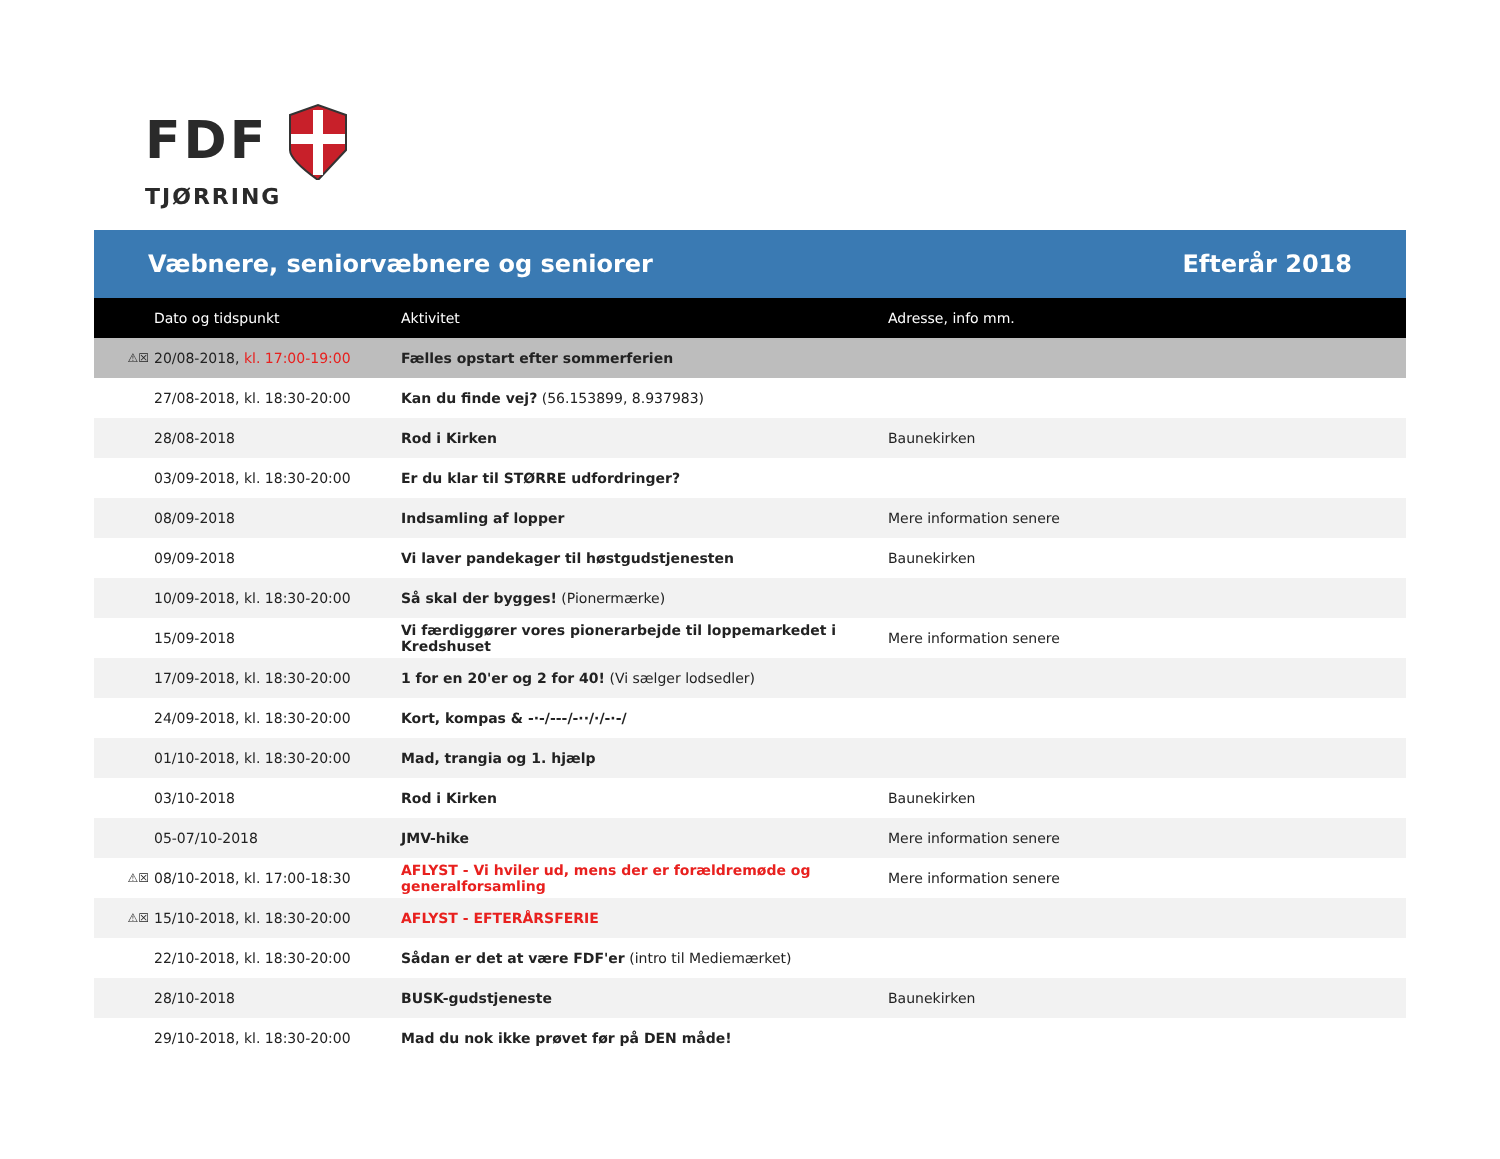FDF
TJØRRING
Væbnere, seniorvæbnere og seniorer Efterår 2018
| | Dato og tidspunkt | Aktivitet | Adresse, info mm. |
| --- | --- | --- | --- |
| ⚠☒ | 20/08-2018, kl. 17:00-19:00 | Fælles opstart efter sommerferien | |
| | 27/08-2018, kl. 18:30-20:00 | Kan du finde vej? (56.153899, 8.937983) | |
| | 28/08-2018 | Rod i Kirken | Baunekirken |
| | 03/09-2018, kl. 18:30-20:00 | Er du klar til STØRRE udfordringer? | |
| | 08/09-2018 | Indsamling af lopper | Mere information senere |
| | 09/09-2018 | Vi laver pandekager til høstgudstjenesten | Baunekirken |
| | 10/09-2018, kl. 18:30-20:00 | Så skal der bygges! (Pionermærke) | |
| | 15/09-2018 | Vi færdiggører vores pionerarbejde til loppemarkedet i Kredshuset | Mere information senere |
| | 17/09-2018, kl. 18:30-20:00 | 1 for en 20'er og 2 for 40! (Vi sælger lodsedler) | |
| | 24/09-2018, kl. 18:30-20:00 | Kort, kompas & -·-/---/-··/·/-·-/ | |
| | 01/10-2018, kl. 18:30-20:00 | Mad, trangia og 1. hjælp | |
| | 03/10-2018 | Rod i Kirken | Baunekirken |
| | 05-07/10-2018 | JMV-hike | Mere information senere |
| ⚠☒ | 08/10-2018, kl. 17:00-18:30 | AFLYST - Vi hviler ud, mens der er forældremøde og generalforsamling | Mere information senere |
| ⚠☒ | 15/10-2018, kl. 18:30-20:00 | AFLYST - EFTERÅRSFERIE | |
| | 22/10-2018, kl. 18:30-20:00 | Sådan er det at være FDF'er (intro til Mediemærket) | |
| | 28/10-2018 | BUSK-gudstjeneste | Baunekirken |
| | 29/10-2018, kl. 18:30-20:00 | Mad du nok ikke prøvet før på DEN måde! | |